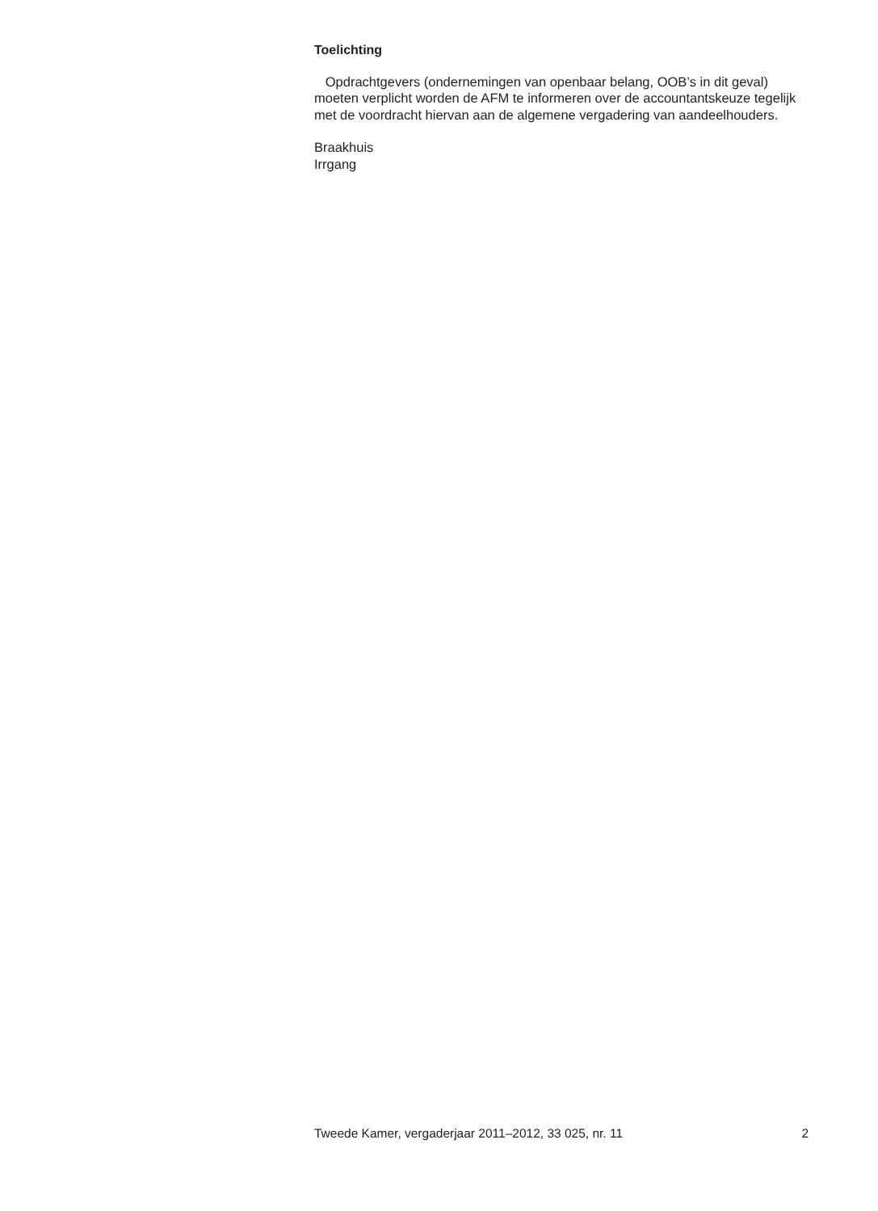Toelichting
Opdrachtgevers (ondernemingen van openbaar belang, OOB’s in dit geval) moeten verplicht worden de AFM te informeren over de accountantskeuze tegelijk met de voordracht hiervan aan de algemene vergadering van aandeelhouders.
Braakhuis
Irrgang
Tweede Kamer, vergaderjaar 2011–2012, 33 025, nr. 11 2